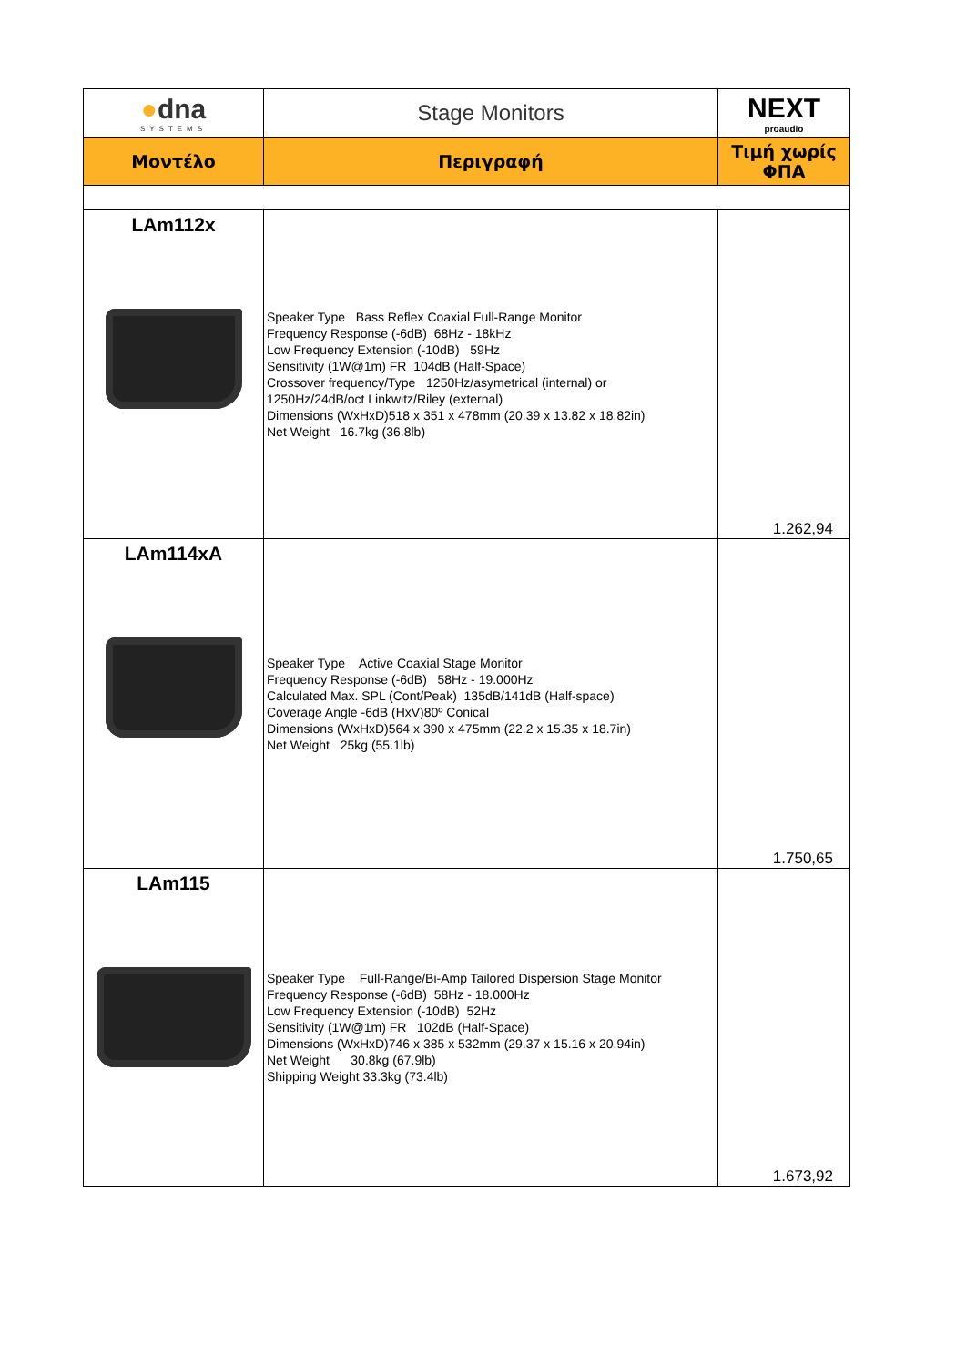| ● dna SYSTEMS | Stage Monitors | NEXT proaudio |
| Μοντέλο | Περιγραφή | Τιμή χωρίς ΦΠΑ |
| LAm112x | Speaker Type Bass Reflex Coaxial Full-Range Monitor Frequency Response (-6dB) 68Hz - 18kHz Low Frequency Extension (-10dB) 59Hz Sensitivity (1W@1m) FR 104dB (Half-Space) Crossover frequency/Type 1250Hz/asymetrical (internal) or 1250Hz/24dB/oct Linkwitz/Riley (external) Dimensions (WxHxD)518 x 351 x 478mm (20.39 x 13.82 x 18.82in) Net Weight 16.7kg (36.8lb) | 1.262,94 |
| LAm114xA | Speaker Type Active Coaxial Stage Monitor Frequency Response (-6dB) 58Hz - 19.000Hz Calculated Max. SPL (Cont/Peak) 135dB/141dB (Half-space) Coverage Angle -6dB (HxV)80º Conical Dimensions (WxHxD)564 x 390 x 475mm (22.2 x 15.35 x 18.7in) Net Weight 25kg (55.1lb) | 1.750,65 |
| LAm115 | Speaker Type Full-Range/Bi-Amp Tailored Dispersion Stage Monitor Frequency Response (-6dB) 58Hz - 18.000Hz Low Frequency Extension (-10dB) 52Hz Sensitivity (1W@1m) FR 102dB (Half-Space) Dimensions (WxHxD)746 x 385 x 532mm (29.37 x 15.16 x 20.94in) Net Weight 30.8kg (67.9lb) Shipping Weight 33.3kg (73.4lb) | 1.673,92 |